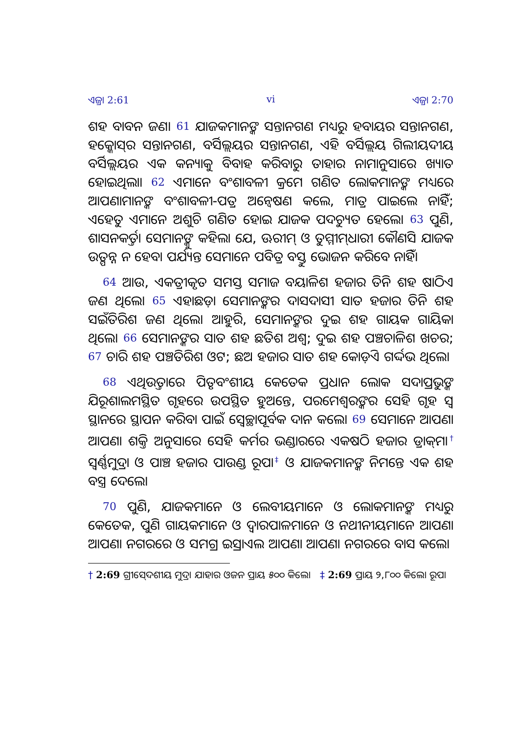ଏଜ୍ରା 2:61 vi ଏଜ୍ରା 2:70
ଶହ ବାବନ ଜଣ। 61 ଯାଜକମାନଙ୍କ ସନ୍ତାନଗଣ ମଧ୍ୟରୁ ହବାୟର ସନ୍ତାନଗଣ, ହକ୍କୋସ୍‍ର ସନ୍ତାନଗଣ, ବର୍ସିଲ୍ଲୟର ସନ୍ତାନଗଣ, ଏହି ବର୍ସିଲ୍ଲୟ ଗିଲୀୟଦୀୟ ବର୍ସିଲ୍ଲୟର ଏକ କନ୍ୟାକୁ ବିବାହ କରିବାରୁ ତାହାର ନାମାନୁସାରେ ଖ୍ୟାତ ହୋଇଥିଲା। 62 ଏମାନେ ବଂଶାବଳୀ କ୍ରମେ ଗଣିତ ଲୋକମାନଙ୍କ ମଧ୍ୟରେ ଆପଣାମାନଙ୍କ ବଂଶାବଳୀ-ପତ୍ର ଅନ୍ୱେଷଣ କଲେ, ମାତ୍ର ପାଇଲେ ନାହିଁ; ଏହେତୁ ଏମାନେ ଅଶୁଚି ଗଣିତ ହୋଇ ଯାଜକ ପଦଚ୍ୟୁତ ହେଲେ। 63 ପୁଣି, ଶାସନକର୍ତ୍ତା ସେମାନଙ୍କୁ କହିଲା ଯେ, ଊରୀମ୍ ଓ ତୁମ୍ମୀମ୍‍ଧାରୀ କୌଣସି ଯାଜକ ଉତ୍ପନ୍ନ ନ ହେବା ପର୍ଯ୍ୟନ୍ତ ସେମାନେ ପବିତ୍ର ବସ୍ତୁ ଭୋଜନ କରିବେ ନାହିଁ।
64 ଆଉ, ଏକତ୍ରୀକୃତ ସମସ୍ତ ସମାଜ ବୟାଳିଶ ହଜାର ତିନି ଶହ ଷାଠିଏ ଜଣ ଥିଲେ। 65 ଏହାଛଡ଼ା ସେମାନଙ୍କର ଦାସଦାସୀ ସାତ ହଜାର ତିନି ଶହ ସଇଁତିରିଶ ଜଣ ଥିଲେ। ଆହୁରି, ସେମାନଙ୍କର ଦୁଇ ଶହ ଗାୟକ ଗାୟିକା ଥିଲେ। 66 ସେମାନଙ୍କର ସାତ ଶହ ଛତିଶ ଅଶ୍ୱ; ଦୁଇ ଶହ ପଞ୍ଚଚାଳିଶ ଖଚର; 67 ଚାରି ଶହ ପଞ୍ଚତିରିଶ ଓଟ; ଛଅ ହଜାର ସାତ ଶହ କୋଡ଼ିଏ ଗର୍ଦ୍ଦଭ ଥିଲେ।
68 ଏଥିଉତ୍ତାରେ ପିତୃବଂଶୀୟ କେତେକ ପ୍ରଧାନ ଲୋକ ସଦାପ୍ରଭୁଙ୍କ ଯିରୂଶାଲମସ୍ଥିତ ଗୃହରେ ଉପସ୍ଥିତ ହୁଅନ୍ତେ, ପରମେଶ୍ୱରଙ୍କର ସେହି ଗୃହ ସ୍ୱ ସ୍ଥାନରେ ସ୍ଥାପନ କରିବା ପାଇଁ ସ୍ୱେଚ୍ଛାପୂର୍ବକ ଦାନ କଲେ। 69 ସେମାନେ ଆପଣା ଆପଣା ଶକ୍ତି ଅନୁସାରେ ସେହି କର୍ମର ଭଣ୍ଡାରରେ ଏକଷଠି ହଜାର ଡ୍ରାକ୍‍ମା<sup>†</sup> ସ୍ୱର୍ଣ୍ଣମୁଦ୍ରା ଓ ପାଞ୍ଚ ହଜାର ପାଉଣ୍ଡ ରୂପା<sup>‡</sup> ଓ ଯାଜକମାନଙ୍କ ନିମନ୍ତେ ଏକ ଶହ ବସ୍ତ୍ର ଦେଲେ।
70 ପୁଣି, ଯାଜକମାନେ ଓ ଲେବୀୟମାନେ ଓ ଲୋକମାନଙ୍କ ମଧ୍ୟରୁ କେତେକ, ପୁଣି ଗାୟକମାନେ ଓ ଦ୍ୱାରପାଳମାନେ ଓ ନଥୀନୀୟମାନେ ଆପଣା ଆପଣା ନଗରରେ ଓ ସମଗ୍ର ଇସ୍ରାଏଲ ଆପଣା ଆପଣା ନଗରରେ ବାସ କଲେ।
† 2:69 ଗ୍ରୀସ୍‍ଦେଶୀୟ ମୁଦ୍ରା ଯାହାର ଓଜନ ପ୍ରାୟ ୫୦୦ କିଲୋ ‡ 2:69 ପ୍ରାୟ ୨,୮୦୦ କିଲୋ ରୂପା